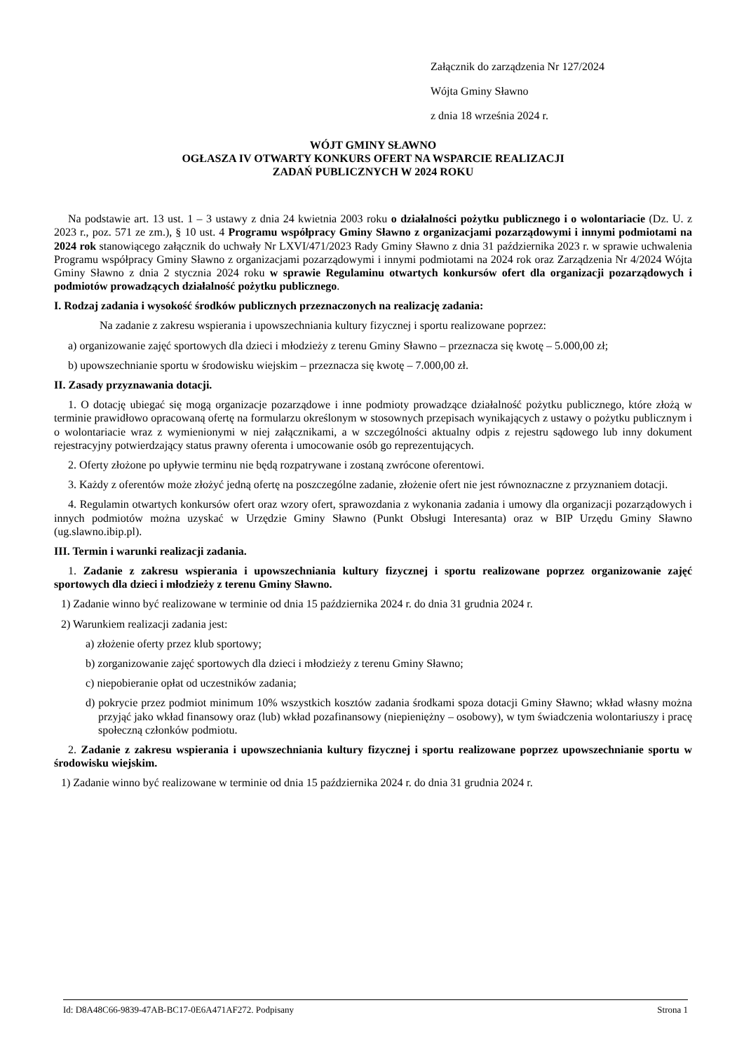Załącznik do zarządzenia Nr 127/2024
Wójta Gminy Sławno
z dnia 18 września 2024 r.
WÓJT GMINY SŁAWNO
OGŁASZA IV OTWARTY KONKURS OFERT NA WSPARCIE REALIZACJI
ZADAŃ PUBLICZNYCH W 2024 ROKU
Na podstawie art. 13 ust. 1 – 3 ustawy z dnia 24 kwietnia 2003 roku o działalności pożytku publicznego i o wolontariacie (Dz. U. z 2023 r., poz. 571 ze zm.), § 10 ust. 4 Programu współpracy Gminy Sławno z organizacjami pozarządowymi i innymi podmiotami na 2024 rok stanowiącego załącznik do uchwały Nr LXVI/471/2023 Rady Gminy Sławno z dnia 31 października 2023 r. w sprawie uchwalenia Programu współpracy Gminy Sławno z organizacjami pozarządowymi i innymi podmiotami na 2024 rok oraz Zarządzenia Nr 4/2024 Wójta Gminy Sławno z dnia 2 stycznia 2024 roku w sprawie Regulaminu otwartych konkursów ofert dla organizacji pozarządowych i podmiotów prowadzących działalność pożytku publicznego.
I. Rodzaj zadania i wysokość środków publicznych przeznaczonych na realizację zadania:
Na zadanie z zakresu wspierania i upowszechniania kultury fizycznej i sportu realizowane poprzez:
a) organizowanie zajęć sportowych dla dzieci i młodzieży z terenu Gminy Sławno – przeznacza się kwotę – 5.000,00 zł;
b) upowszechnianie sportu w środowisku wiejskim – przeznacza się kwotę – 7.000,00 zł.
II. Zasady przyznawania dotacji.
1. O dotację ubiegać się mogą organizacje pozarządowe i inne podmioty prowadzące działalność pożytku publicznego, które złożą w terminie prawidłowo opracowaną ofertę na formularzu określonym w stosownych przepisach wynikających z ustawy o pożytku publicznym i o wolontariacie wraz z wymienionymi w niej załącznikami, a w szczególności aktualny odpis z rejestru sądowego lub inny dokument rejestracyjny potwierdzający status prawny oferenta i umocowanie osób go reprezentujących.
2. Oferty złożone po upływie terminu nie będą rozpatrywane i zostaną zwrócone oferentowi.
3. Każdy z oferentów może złożyć jedną ofertę na poszczególne zadanie, złożenie ofert nie jest równoznaczne z przyznaniem dotacji.
4. Regulamin otwartych konkursów ofert oraz wzory ofert, sprawozdania z wykonania zadania i umowy dla organizacji pozarządowych i innych podmiotów można uzyskać w Urzędzie Gminy Sławno (Punkt Obsługi Interesanta) oraz w BIP Urzędu Gminy Sławno (ug.slawno.ibip.pl).
III. Termin i warunki realizacji zadania.
1. Zadanie z zakresu wspierania i upowszechniania kultury fizycznej i sportu realizowane poprzez organizowanie zajęć sportowych dla dzieci i młodzieży z terenu Gminy Sławno.
1) Zadanie winno być realizowane w terminie od dnia 15 października 2024 r. do dnia 31 grudnia 2024 r.
2) Warunkiem realizacji zadania jest:
a) złożenie oferty przez klub sportowy;
b) zorganizowanie zajęć sportowych dla dzieci i młodzieży z terenu Gminy Sławno;
c) niepobieranie opłat od uczestników zadania;
d) pokrycie przez podmiot minimum 10% wszystkich kosztów zadania środkami spoza dotacji Gminy Sławno; wkład własny można przyjąć jako wkład finansowy oraz (lub) wkład pozafinansowy (niepieniężny – osobowy), w tym świadczenia wolontariuszy i pracę społeczną członków podmiotu.
2. Zadanie z zakresu wspierania i upowszechniania kultury fizycznej i sportu realizowane poprzez upowszechnianie sportu w środowisku wiejskim.
1) Zadanie winno być realizowane w terminie od dnia 15 października 2024 r. do dnia 31 grudnia 2024 r.
Id: D8A48C66-9839-47AB-BC17-0E6A471AF272. Podpisany Strona 1